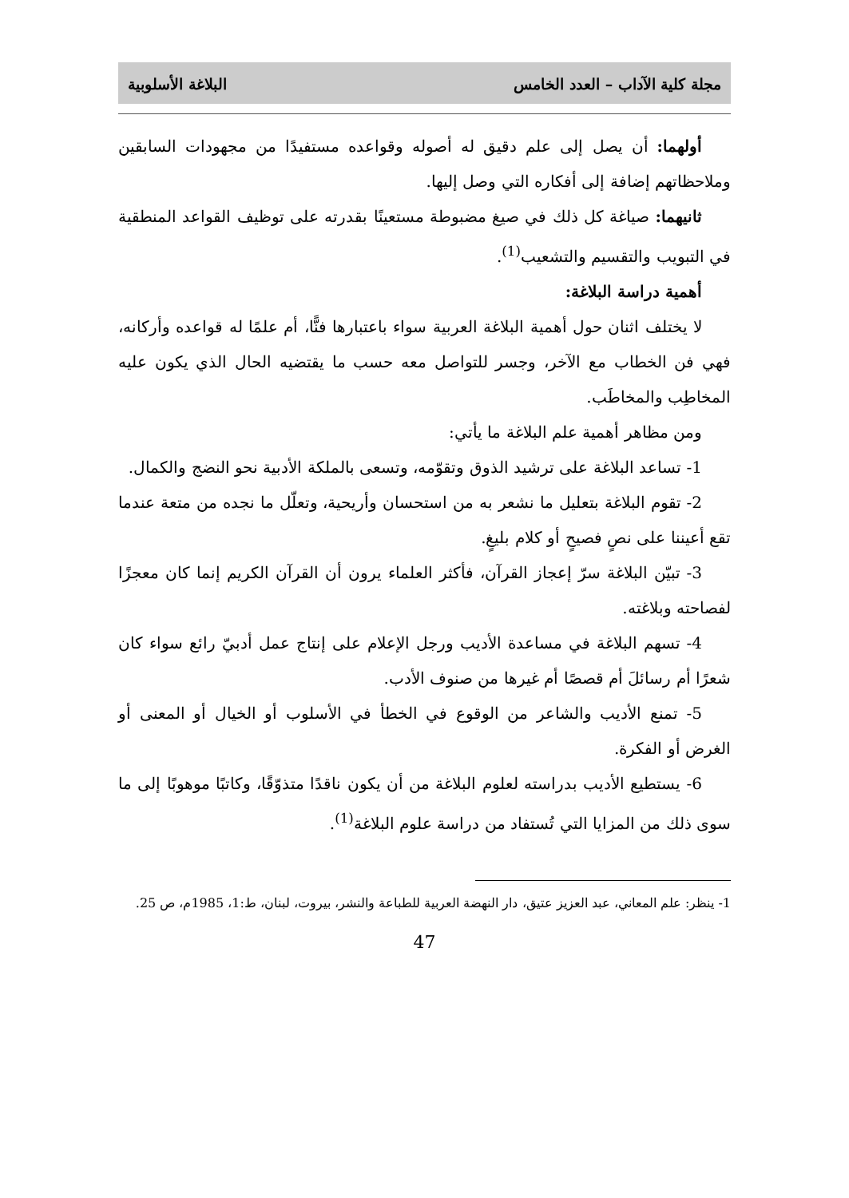مجلة كلية الآداب – العدد الخامس البلاغة الأسلوبية
أولهما: أن يصل إلى علم دقيق له أصوله وقواعده مستفيدًا من مجهودات السابقين وملاحظاتهم إضافة إلى أفكاره التي وصل إليها.
ثانيهما: صياغة كل ذلك في صيغ مضبوطة مستعينًا بقدرته على توظيف القواعد المنطقية في التبويب والتقسيم والتشعيب<sup>(1)</sup>.
أهمية دراسة البلاغة:
لا يختلف اثنان حول أهمية البلاغة العربية سواء باعتبارها فنًّا، أم علمًا له قواعده وأركانه، فهي فن الخطاب مع الآخر، وجسر للتواصل معه حسب ما يقتضيه الحال الذي يكون عليه المخاطِب والمخاطَب.
ومن مظاهر أهمية علم البلاغة ما يأتي:
1- تساعد البلاغة على ترشيد الذوق وتقوّمه، وتسعى بالملكة الأدبية نحو النضج والكمال.
2- تقوم البلاغة بتعليل ما نشعر به من استحسان وأريحية، وتعلّل ما نجده من متعة عندما تقع أعيننا على نصٍ فصيحٍ أو كلام بليغٍ.
3- تبيّن البلاغة سرّ إعجاز القرآن، فأكثر العلماء يرون أن القرآن الكريم إنما كان معجزًا لفصاحته وبلاغته.
4- تسهم البلاغة في مساعدة الأديب ورجل الإعلام على إنتاج عمل أدبيّ رائع سواء كان شعرًا أم رسائلَ أم قصصًا أم غيرها من صنوف الأدب.
5- تمنع الأديب والشاعر من الوقوع في الخطأ في الأسلوب أو الخيال أو المعنى أو الغرض أو الفكرة.
6- يستطيع الأديب بدراسته لعلوم البلاغة من أن يكون ناقدًا متذوّقًا، وكاتبًا موهوبًا إلى ما سوى ذلك من المزايا التي تُستفاد من دراسة علوم البلاغة<sup>(1)</sup>.
1- ينظر: علم المعاني، عبد العزيز عتيق، دار النهضة العربية للطباعة والنشر، بيروت، لبنان، ط:1، 1985م، ص 25.
47